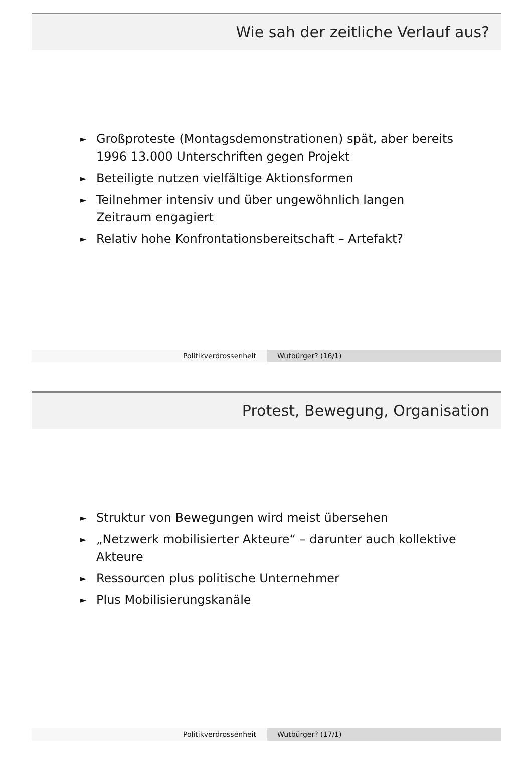Wie sah der zeitliche Verlauf aus?
► Großproteste (Montagsdemonstrationen) spät, aber bereits 1996 13.000 Unterschriften gegen Projekt
► Beteiligte nutzen vielfältige Aktionsformen
► Teilnehmer intensiv und über ungewöhnlich langen Zeitraum engagiert
► Relativ hohe Konfrontationsbereitschaft – Artefakt?
Politikverdrossenheit Wutbürger? (16/1)
Protest, Bewegung, Organisation
► Struktur von Bewegungen wird meist übersehen
► „Netzwerk mobilisierter Akteure“ – darunter auch kollektive Akteure
► Ressourcen plus politische Unternehmer
► Plus Mobilisierungskanäle
Politikverdrossenheit Wutbürger? (17/1)